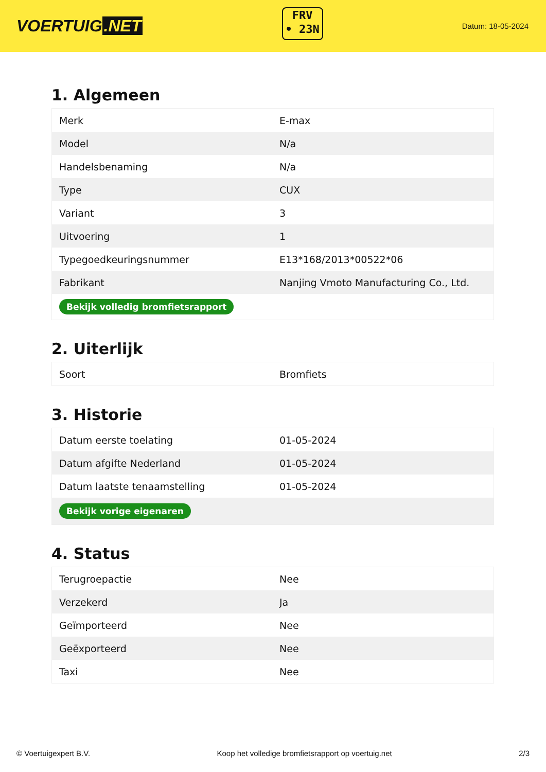VOERTUIG.NET
FRV
• 23N
Datum: 18-05-2024
1. Algemeen
| Merk | E-max |
| Model | N/a |
| Handelsbenaming | N/a |
| Type | CUX |
| Variant | 3 |
| Uitvoering | 1 |
| Typegoedkeuringsnummer | E13*168/2013*00522*06 |
| Fabrikant | Nanjing Vmoto Manufacturing Co., Ltd. |
| Bekijk volledig bromfietsrapport | |
2. Uiterlijk
| Soort | Bromfiets |
3. Historie
| Datum eerste toelating | 01-05-2024 |
| Datum afgifte Nederland | 01-05-2024 |
| Datum laatste tenaamstelling | 01-05-2024 |
| Bekijk vorige eigenaren | |
4. Status
| Terugroepactie | Nee |
| Verzekerd | Ja |
| Geïmporteerd | Nee |
| Geëxporteerd | Nee |
| Taxi | Nee |
© Voertuigexpert B.V. Koop het volledige bromfietsrapport op voertuig.net 2/3